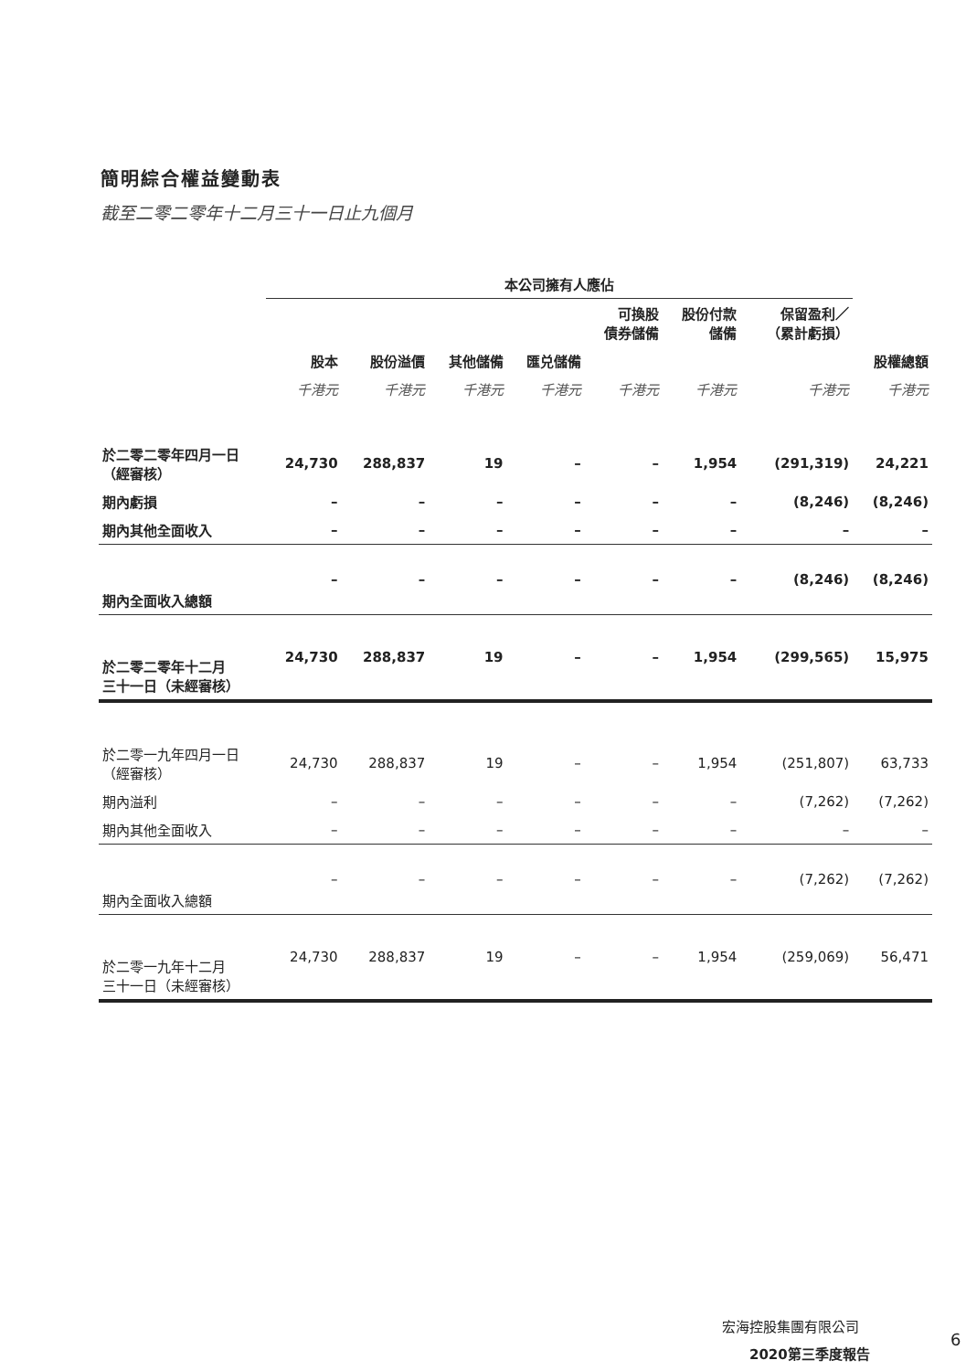簡明綜合權益變動表
截至二零二零年十二月三十一日止九個月
| | 本公司擁有人應佔 | | | | | | | |
| --- | --- | --- | --- | --- | --- | --- | --- | --- |
| | | | | | 可換股 債券儲備 | 股份付款 儲備 | 保留盈利／ （累計虧損） | |
| | 股本 | 股份溢價 | 其他儲備 | 匯兑儲備 | | | | 股權總額 |
| | 千港元 | 千港元 | 千港元 | 千港元 | 千港元 | 千港元 | 千港元 | 千港元 |
| 於二零二零年四月一日 （經審核） | 24,730 | 288,837 | 19 | – | – | 1,954 | (291,319) | 24,221 |
| 期內虧損 | – | – | – | – | – | – | (8,246) | (8,246) |
| 期內其他全面收入 | – | – | – | – | – | – | – | – |
| 期內全面收入總額 | – | – | – | – | – | – | (8,246) | (8,246) |
| 於二零二零年十二月 三十一日（未經審核） | 24,730 | 288,837 | 19 | – | – | 1,954 | (299,565) | 15,975 |
| 於二零一九年四月一日 （經審核） | 24,730 | 288,837 | 19 | – | – | 1,954 | (251,807) | 63,733 |
| 期內溢利 | – | – | – | – | – | – | (7,262) | (7,262) |
| 期內其他全面收入 | – | – | – | – | – | – | – | – |
| 期內全面收入總額 | – | – | – | – | – | – | (7,262) | (7,262) |
| 於二零一九年十二月 三十一日（未經審核） | 24,730 | 288,837 | 19 | – | – | 1,954 | (259,069) | 56,471 |
宏海控股集團有限公司
2020第三季度報告
6